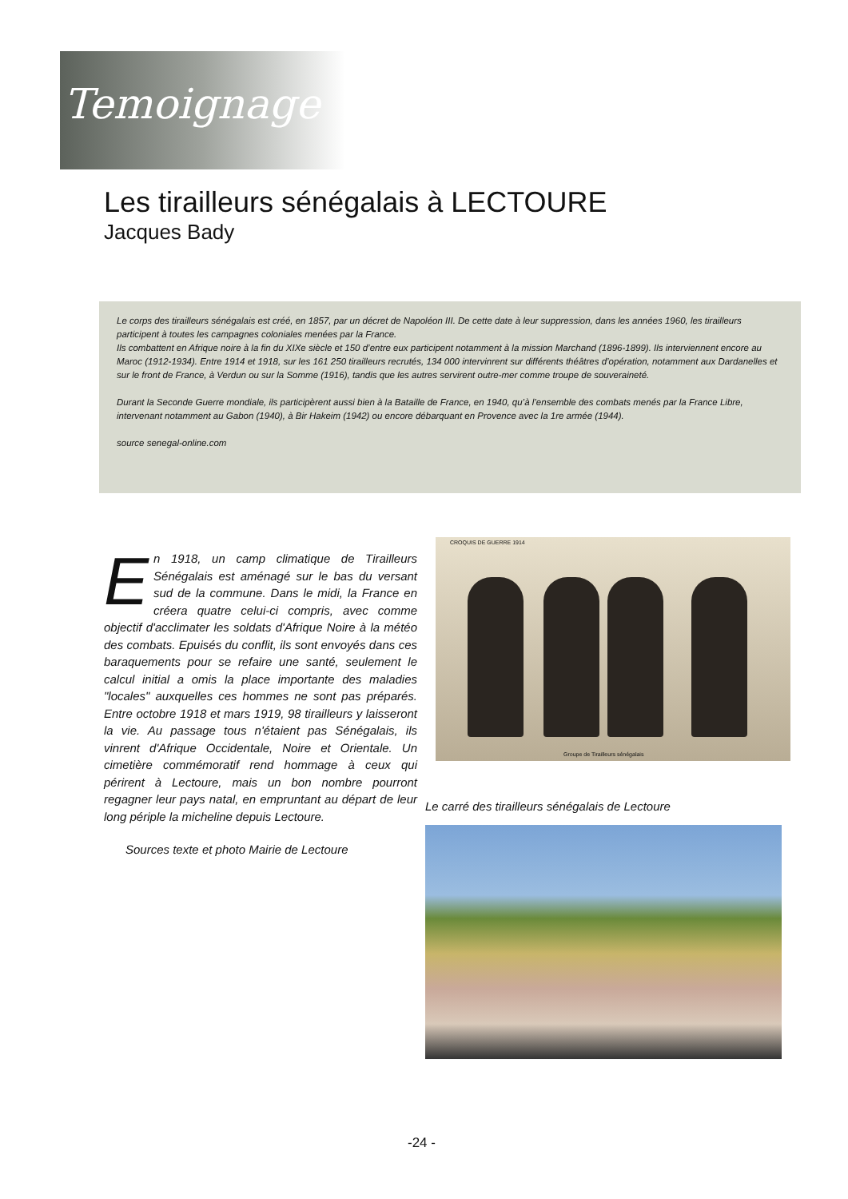Temoignage
Les tirailleurs sénégalais à LECTOURE
Jacques Bady
Le corps des tirailleurs sénégalais est créé, en 1857, par un décret de Napoléon III. De cette date à leur suppression, dans les années 1960, les tirailleurs participent à toutes les campagnes coloniales menées par la France.
Ils combattent en Afrique noire à la fin du XIXe siècle et 150 d’entre eux participent notamment à la mission Marchand (1896-1899). Ils interviennent encore au Maroc (1912-1934). Entre 1914 et 1918, sur les 161 250 tirailleurs recrutés, 134 000 intervinrent sur différents théâtres d’opération, notamment aux Dardanelles et sur le front de France, à Verdun ou sur la Somme (1916), tandis que les autres servirent outre-mer comme troupe de souveraineté.
Durant la Seconde Guerre mondiale, ils participèrent aussi bien à la Bataille de France, en 1940, qu’à l’ensemble des combats menés par la France Libre, intervenant notamment au Gabon (1940), à Bir Hakeim (1942) ou encore débarquant en Provence avec la 1re armée (1944).
source senegal-online.com
En 1918, un camp climatique de Tirailleurs Sénégalais est aménagé sur le bas du versant sud de la commune. Dans le midi, la France en créera quatre celui-ci compris, avec comme objectif d'acclimater les soldats d'Afrique Noire à la météo des combats. Epuisés du conflit, ils sont envoyés dans ces baraquements pour se refaire une santé, seulement le calcul initial a omis la place importante des maladies "locales" auxquelles ces hommes ne sont pas préparés. Entre octobre 1918 et mars 1919, 98 tirailleurs y laisseront la vie. Au passage tous n'étaient pas Sénégalais, ils vinrent d'Afrique Occidentale, Noire et Orientale. Un cimetière commémoratif rend hommage à ceux qui périrent à Lectoure, mais un bon nombre pourront regagner leur pays natal, en empruntant au départ de leur long périple la micheline depuis Lectoure.
Sources texte et photo Mairie de Lectoure
CROQUIS DE GUERRE 1914
Groupe de Tirailleurs sénégalais
Le carré des tirailleurs sénégalais de Lectoure
-24 -